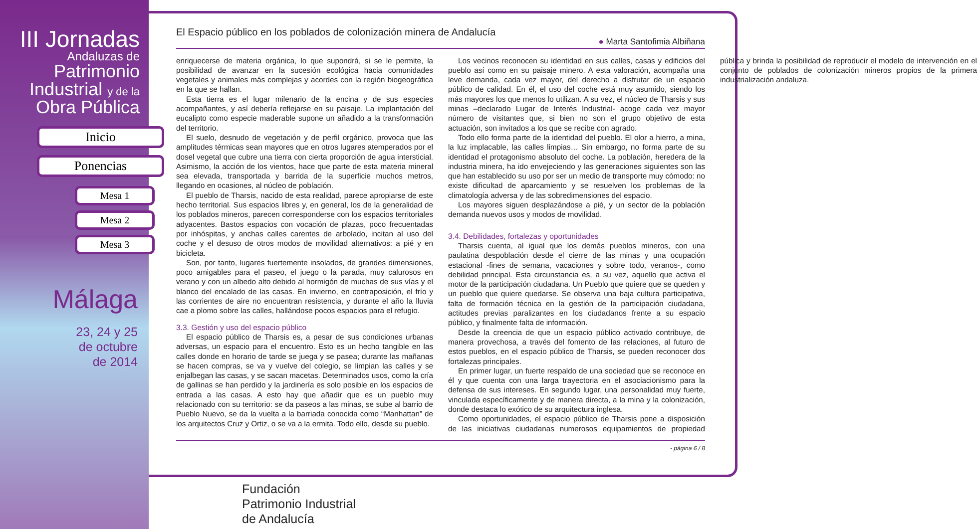III Jornadas
Andaluzas de
Patrimonio
Industrial y de la
Obra Pública
Inicio
Ponencias
Mesa 1
Mesa 2
Mesa 3
Málaga
23, 24 y 25
de octubre
de 2014
El Espacio público en los poblados de colonización minera de Andalucía
● Marta Santofimia Albiñana
enriquecerse de materia orgánica, lo que supondrá, si se le permite, la posibilidad de avanzar en la sucesión ecológica hacia comunidades vegetales y animales más complejas y acordes con la región biogeográfica en la que se hallan.
Esta tierra es el lugar milenario de la encina y de sus especies acompañantes, y así debería reflejarse en su paisaje. La implantación del eucalipto como especie maderable supone un añadido a la transformación del territorio.
El suelo, desnudo de vegetación y de perfil orgánico, provoca que las amplitudes térmicas sean mayores que en otros lugares atemperados por el dosel vegetal que cubre una tierra con cierta proporción de agua intersticial. Asimismo, la acción de los vientos, hace que parte de esta materia mineral sea elevada, transportada y barrida de la superficie muchos metros, llegando en ocasiones, al núcleo de población.
El pueblo de Tharsis, nacido de esta realidad, parece apropiarse de este hecho territorial. Sus espacios libres y, en general, los de la generalidad de los poblados mineros, parecen corresponderse con los espacios territoriales adyacentes. Bastos espacios con vocación de plazas, poco frecuentadas por inhóspitas, y anchas calles carentes de arbolado, incitan al uso del coche y el desuso de otros modos de movilidad alternativos: a pié y en bicicleta.
Son, por tanto, lugares fuertemente insolados, de grandes dimensiones, poco amigables para el paseo, el juego o la parada, muy calurosos en verano y con un albedo alto debido al hormigón de muchas de sus vías y el blanco del encalado de las casas. En invierno, en contraposición, el frío y las corrientes de aire no encuentran resistencia, y durante el año la lluvia cae a plomo sobre las calles, hallándose pocos espacios para el refugio.
3.3. Gestión y uso del espacio público
El espacio público de Tharsis es, a pesar de sus condiciones urbanas adversas, un espacio para el encuentro. Esto es un hecho tangible en las calles donde en horario de tarde se juega y se pasea; durante las mañanas se hacen compras, se va y vuelve del colegio, se limpian las calles y se enjalbegan las casas, y se sacan macetas. Determinados usos, como la cría de gallinas se han perdido y la jardinería es solo posible en los espacios de entrada a las casas. A esto hay que añadir que es un pueblo muy relacionado con su territorio: se da paseos a las minas, se sube al barrio de Pueblo Nuevo, se da la vuelta a la barriada conocida como “Manhattan” de los arquitectos Cruz y Ortiz, o se va a la ermita. Todo ello, desde su pueblo.
Los vecinos reconocen su identidad en sus calles, casas y edificios del pueblo así como en su paisaje minero. A esta valoración, acompaña una leve demanda, cada vez mayor, del derecho a disfrutar de un espacio público de calidad. En él, el uso del coche está muy asumido, siendo los más mayores los que menos lo utilizan. A su vez, el núcleo de Tharsis y sus minas –declarado Lugar de Interés Industrial- acoge cada vez mayor número de visitantes que, si bien no son el grupo objetivo de esta actuación, son invitados a los que se recibe con agrado.
Todo ello forma parte de la identidad del pueblo. El olor a hierro, a mina, la luz implacable, las calles limpias… Sin embargo, no forma parte de su identidad el protagonismo absoluto del coche. La población, heredera de la industria minera, ha ido envejeciendo y las generaciones siguientes son las que han establecido su uso por ser un medio de transporte muy cómodo: no existe dificultad de aparcamiento y se resuelven los problemas de la climatología adversa y de las sobredimensiones del espacio.
Los mayores siguen desplazándose a pié, y un sector de la población demanda nuevos usos y modos de movilidad.
3.4. Debilidades, fortalezas y oportunidades
Tharsis cuenta, al igual que los demás pueblos mineros, con una paulatina despoblación desde el cierre de las minas y una ocupación estacional -fines de semana, vacaciones y sobre todo, veranos-, como debilidad principal. Esta circunstancia es, a su vez, aquello que activa el motor de la participación ciudadana. Un Pueblo que quiere que se queden y un pueblo que quiere quedarse. Se observa una baja cultura participativa, falta de formación técnica en la gestión de la participación ciudadana, actitudes previas paralizantes en los ciudadanos frente a su espacio público, y finalmente falta de información.
Desde la creencia de que un espacio público activado contribuye, de manera provechosa, a través del fomento de las relaciones, al futuro de estos pueblos, en el espacio público de Tharsis, se pueden reconocer dos fortalezas principales.
En primer lugar, un fuerte respaldo de una sociedad que se reconoce en él y que cuenta con una larga trayectoria en el asociacionismo para la defensa de sus intereses. En segundo lugar, una personalidad muy fuerte, vinculada específicamente y de manera directa, a la mina y la colonización, donde destaca lo exótico de su arquitectura inglesa.
Como oportunidades, el espacio público de Tharsis pone a disposición de las iniciativas ciudadanas numerosos equipamientos de propiedad pública y brinda la posibilidad de reproducir el modelo de intervención en el conjunto de poblados de colonización mineros propios de la primera industrialización andaluza.
- página 6 / 8
Fundación
Patrimonio Industrial
de Andalucía